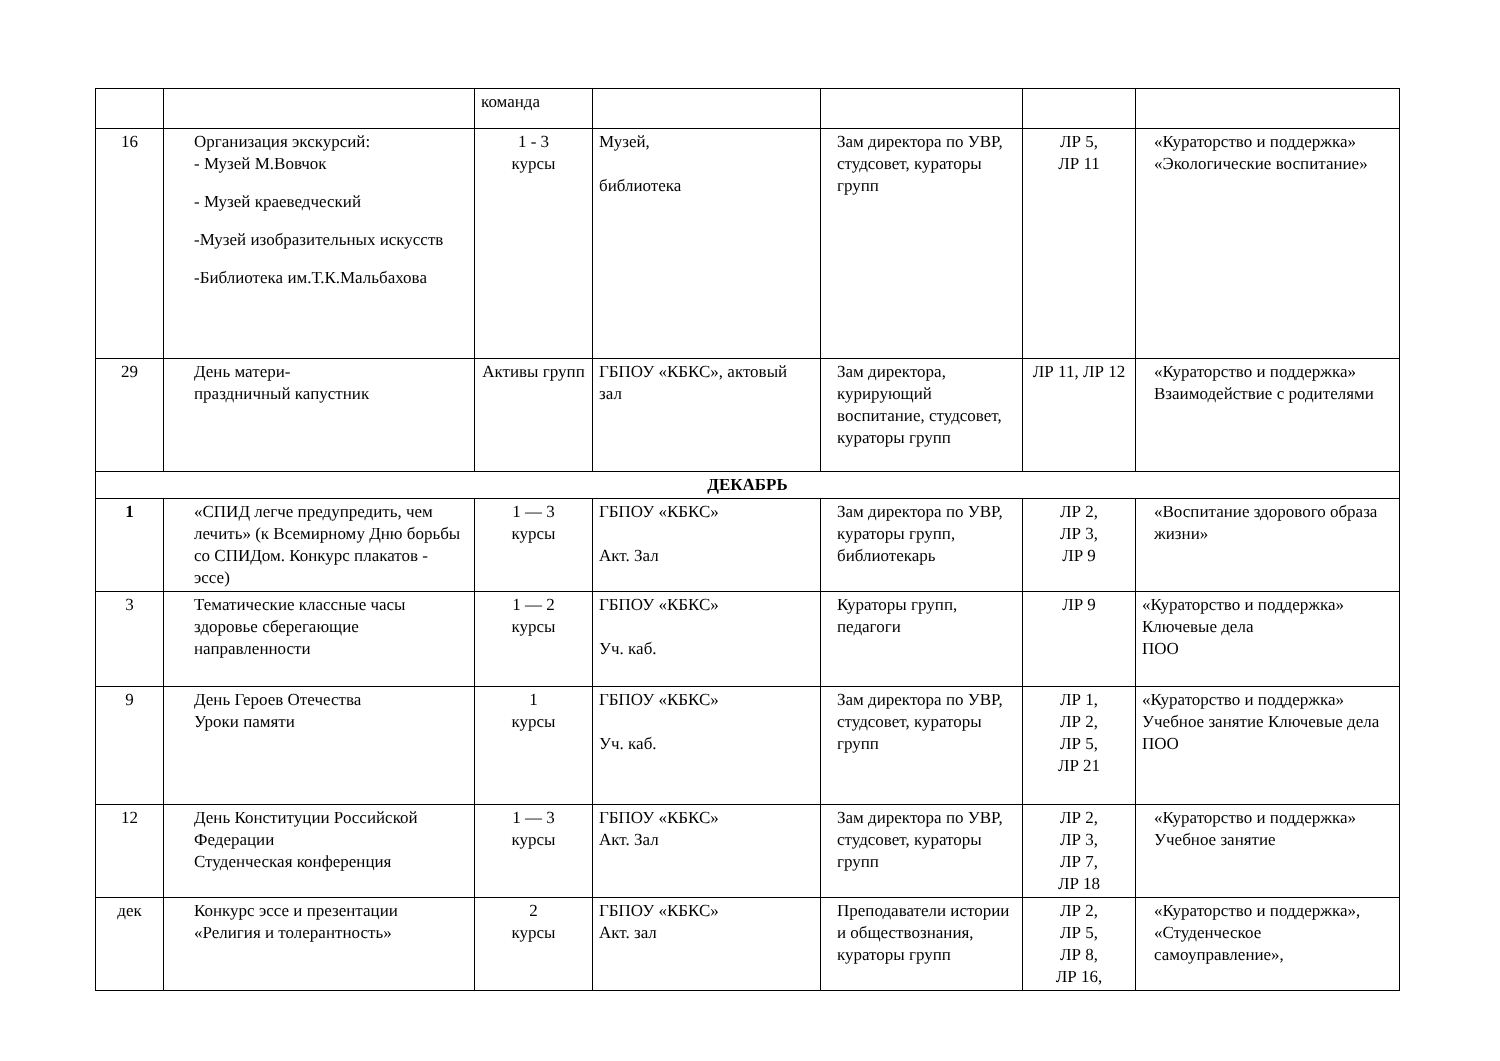| | | команда | | | | |
| 16 | Организация экскурсий: - Музей М.Вовчок - Музей краеведческий -Музей изобразительных искусств -Библиотека им.Т.К.Мальбахова | 1 - 3 курсы | Музей, библиотека | Зам директора по УВР, студсовет, кураторы групп | ЛР 5, ЛР 11 | «Кураторство и поддержка» «Экологические воспитание» |
| 29 | День матери- праздничный капустник | Активы групп | ГБПОУ «КБКС», актовый зал | Зам директора, курирующий воспитание, студсовет, кураторы групп | ЛР 11, ЛР 12 | «Кураторство и поддержка» Взаимодействие с родителями |
| ДЕКАБРЬ | | | | | | |
| 1 | «СПИД легче предупредить, чем лечить» (к Всемирному Дню борьбы со СПИДом. Конкурс плакатов - эссе) | 1 — 3 курсы | ГБПОУ «КБКС» Акт. Зал | Зам директора по УВР, кураторы групп, библиотекарь | ЛР 2, ЛР 3, ЛР 9 | «Воспитание здорового образа жизни» |
| 3 | Тематические классные часы здоровье сберегающие направленности | 1 — 2 курсы | ГБПОУ «КБКС» Уч. каб. | Кураторы групп, педагоги | ЛР 9 | «Кураторство и поддержка» Ключевые дела ПОО |
| 9 | День Героев Отечества Уроки памяти | 1 курсы | ГБПОУ «КБКС» Уч. каб. | Зам директора по УВР, студсовет, кураторы групп | ЛР 1, ЛР 2, ЛР 5, ЛР 21 | «Кураторство и поддержка» Учебное занятие Ключевые дела ПОО |
| 12 | День Конституции Российской Федерации Студенческая конференция | 1 — 3 курсы | ГБПОУ «КБКС» Акт. Зал | Зам директора по УВР, студсовет, кураторы групп | ЛР 2, ЛР 3, ЛР 7, ЛР 18 | «Кураторство и поддержка» Учебное занятие |
| дек | Конкурс эссе и презентации «Религия и толерантность» | 2 курсы | ГБПОУ «КБКС» Акт. зал | Преподаватели истории и обществознания, кураторы групп | ЛР 2, ЛР 5, ЛР 8, ЛР 16, | «Кураторство и поддержка», «Студенческое самоуправление», |